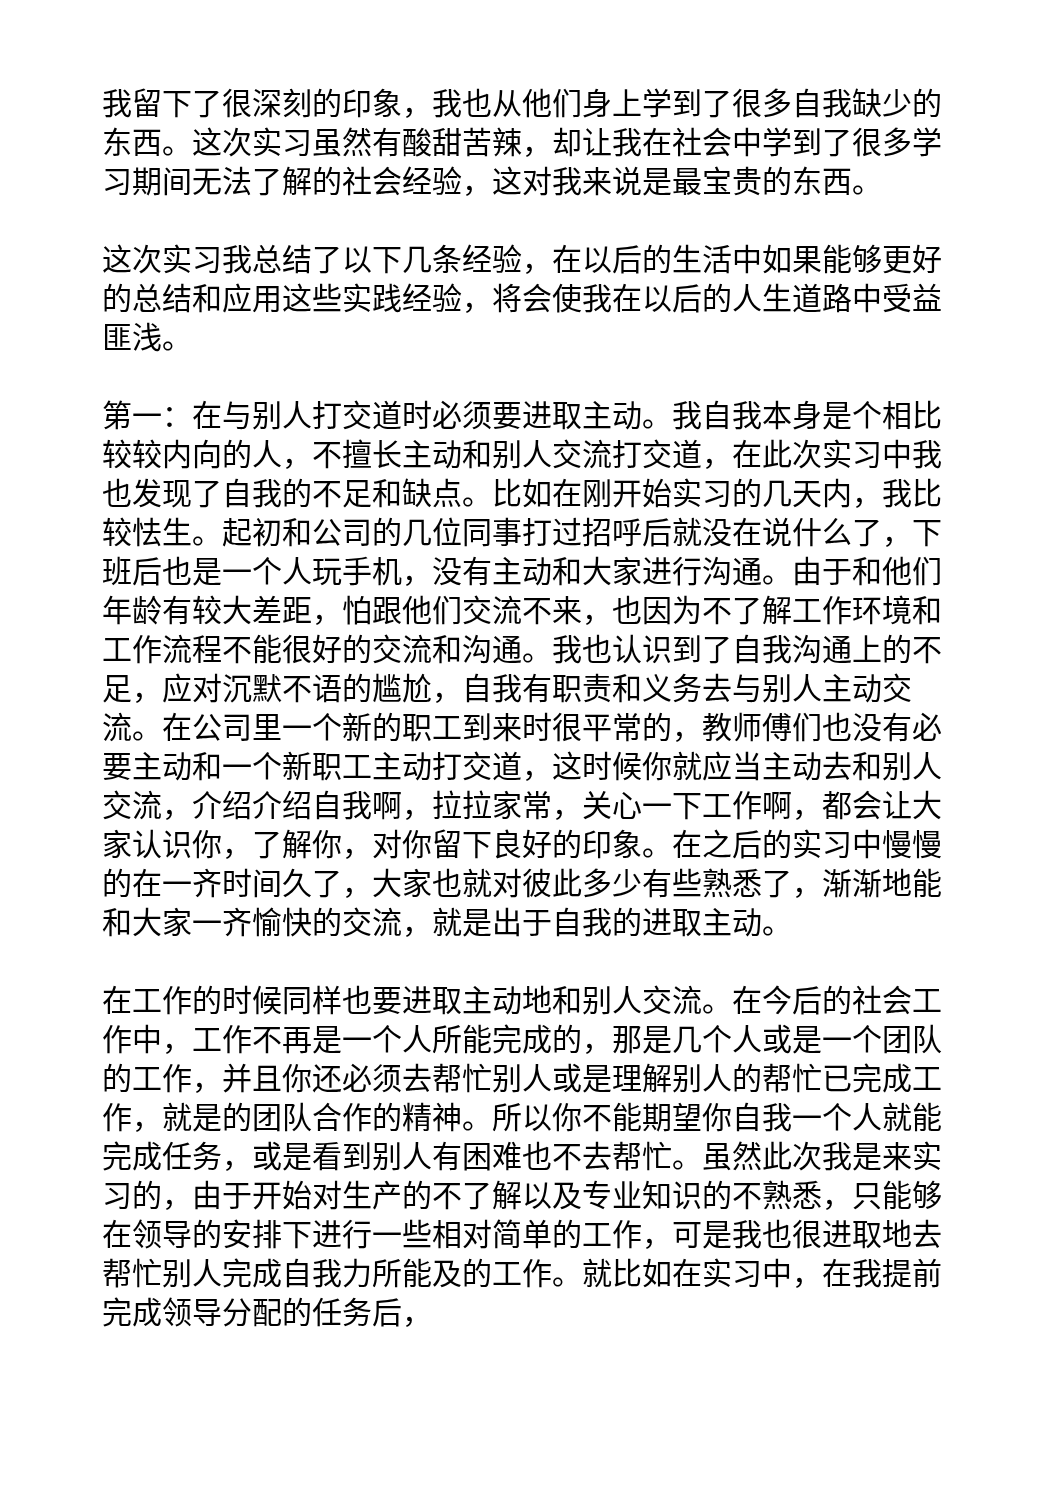我留下了很深刻的印象，我也从他们身上学到了很多自我缺少的东西。这次实习虽然有酸甜苦辣，却让我在社会中学到了很多学习期间无法了解的社会经验，这对我来说是最宝贵的东西。
这次实习我总结了以下几条经验，在以后的生活中如果能够更好的总结和应用这些实践经验，将会使我在以后的人生道路中受益匪浅。
第一：在与别人打交道时必须要进取主动。我自我本身是个相比较较内向的人，不擅长主动和别人交流打交道，在此次实习中我也发现了自我的不足和缺点。比如在刚开始实习的几天内，我比较怯生。起初和公司的几位同事打过招呼后就没在说什么了，下班后也是一个人玩手机，没有主动和大家进行沟通。由于和他们年龄有较大差距，怕跟他们交流不来，也因为不了解工作环境和工作流程不能很好的交流和沟通。我也认识到了自我沟通上的不足，应对沉默不语的尴尬，自我有职责和义务去与别人主动交流。在公司里一个新的职工到来时很平常的，教师傅们也没有必要主动和一个新职工主动打交道，这时候你就应当主动去和别人交流，介绍介绍自我啊，拉拉家常，关心一下工作啊，都会让大家认识你，了解你，对你留下良好的印象。在之后的实习中慢慢的在一齐时间久了，大家也就对彼此多少有些熟悉了，渐渐地能和大家一齐愉快的交流，就是出于自我的进取主动。
在工作的时候同样也要进取主动地和别人交流。在今后的社会工作中，工作不再是一个人所能完成的，那是几个人或是一个团队的工作，并且你还必须去帮忙别人或是理解别人的帮忙已完成工作，就是的团队合作的精神。所以你不能期望你自我一个人就能完成任务，或是看到别人有困难也不去帮忙。虽然此次我是来实习的，由于开始对生产的不了解以及专业知识的不熟悉，只能够在领导的安排下进行一些相对简单的工作，可是我也很进取地去帮忙别人完成自我力所能及的工作。就比如在实习中，在我提前完成领导分配的任务后，